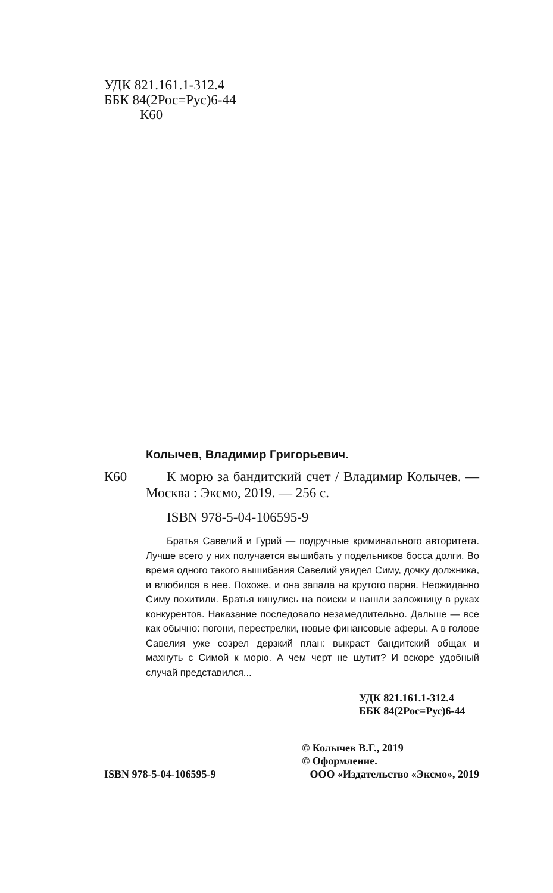УДК 821.161.1-312.4
ББК 84(2Рос=Рус)6-44
К60
Колычев, Владимир Григорьевич.
К60 К морю за бандитский счет / Владимир Колычев. — Москва : Эксмо, 2019. — 256 с.
ISBN 978-5-04-106595-9
Братья Савелий и Гурий — подручные криминального авторитета. Лучше всего у них получается вышибать у подельников босса долги. Во время одного такого вышибания Савелий увидел Симу, дочку должника, и влюбился в нее. Похоже, и она запала на крутого парня. Неожиданно Симу похитили. Братья кинулись на поиски и нашли заложницу в руках конкурентов. Наказание последовало незамедлительно. Дальше — все как обычно: погони, перестрелки, новые финансовые аферы. А в голове Савелия уже созрел дерзкий план: выкраст бандитский общак и махнуть с Симой к морю. А чем черт не шутит? И вскоре удобный случай представился...
УДК 821.161.1-312.4
ББК 84(2Рос=Рус)6-44
ISBN 978-5-04-106595-9 © Колычев В.Г., 2019
© Оформление.
ООО «Издательство «Эксмо», 2019